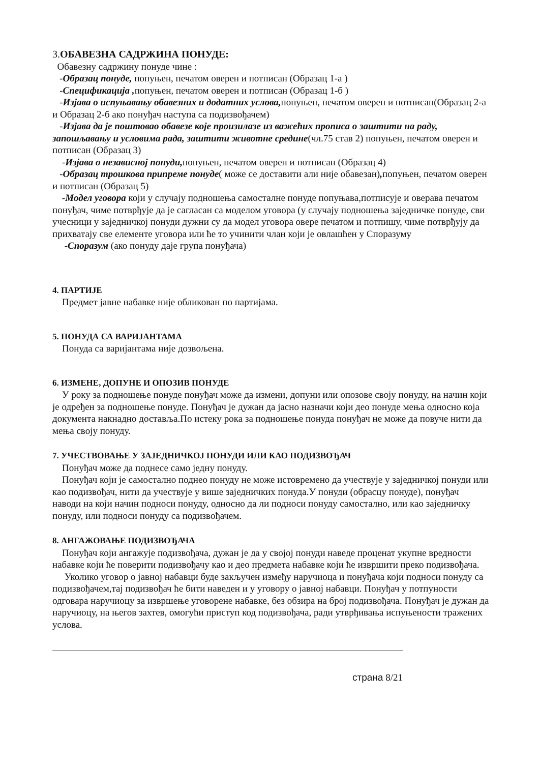3.ОБАВЕЗНА САДРЖИНА ПОНУДЕ:
Обавезну садржину понуде чине :
-Образац понуде, попуњен, печатом оверен и потписан (Образац 1-а )
-Спецификација , попуњен, печатом оверен и потписан (Образац 1-б )
-Изјава о испуњавању обавезних и додатних услова, попуњен, печатом оверен и потписан(Образац 2-а и Образац 2-б ако понуђач наступа са подизвођачем)
-Изјава да је поштовао обавезе које произилазе из важећих прописа о заштити на раду, запошљавању и условима рада, заштити животне средине(чл.75 став 2) попуњен, печатом оверен и потписан (Образац 3)
-Изјава о независној понуди, попуњен, печатом оверен и потписан (Образац 4)
-Образац трошкова припреме понуде( може се доставити али није обавезан), попуњен, печатом оверен и потписан (Образац 5)
-Модел уговора који у случају подношења самосталне понуде попуњава,потписује и оверава печатом понуђач, чиме потврђује да је сагласан са моделом уговора (у случају подношења заједничке понуде, сви учесници у заједничкој понуди дужни су да модел уговора овере печатом и потпишу, чиме потврђују да прихватају све елементе уговора или ће то учинити члан који је овлашћен у Споразуму
-Споразум (ако понуду даје група понуђача)
4. ПАРТИЈЕ
Предмет јавне набавке није обликован по партијама.
5. ПОНУДА СА ВАРИЈАНТАМА
Понуда са варијантама није дозвољена.
6. ИЗМЕНЕ, ДОПУНЕ И ОПОЗИВ ПОНУДЕ
У року за подношење понуде понуђач може да измени, допуни или опозове своју понуду, на начин који је одређен за подношење понуде. Понуђач је дужан да јасно назначи који део понуде мења односно која документа накнадно доставља.По истеку рока за подношење понуда понуђач не може да повуче нити да мења своју понуду.
7. УЧЕСТВОВАЊЕ У ЗАЈЕДНИЧКОЈ ПОНУДИ ИЛИ КАО ПОДИЗВОЂАЧ
Понуђач може да поднесе само једну понуду.
Понуђач који је самостално поднео понуду не може истовремено да учествује у заједничкој понуди или као подизвођач, нити да учествује у више заједничких понуда.У понуди (обрасцу понуде), понуђач наводи на који начин подноси понуду, односно да ли подноси понуду самостално, или као заједничку понуду, или подноси понуду са подизвођачем.
8. АНГАЖОВАЊЕ ПОДИЗВОЂАЧА
Понуђач који ангажује подизвођача, дужан је да у својој понуди наведе проценат укупне вредности набавке који ће поверити подизвођачу као и део предмета набавке који ће извршити преко подизвођача.
Уколико уговор о јавној набавци буде закључен између наручиоца и понуђача који подноси понуду са подизвођачем,тај подизвођач ће бити наведен и у уговору о јавној набавци. Понуђач у потпуности одговара наручиоцу за извршење уговорене набавке, без обзира на број подизвођача. Понуђач је дужан да наручиоцу, на његов захтев, омогући приступ код подизвођача, ради утврђивања испуњености тражених услова.
страна 8/21